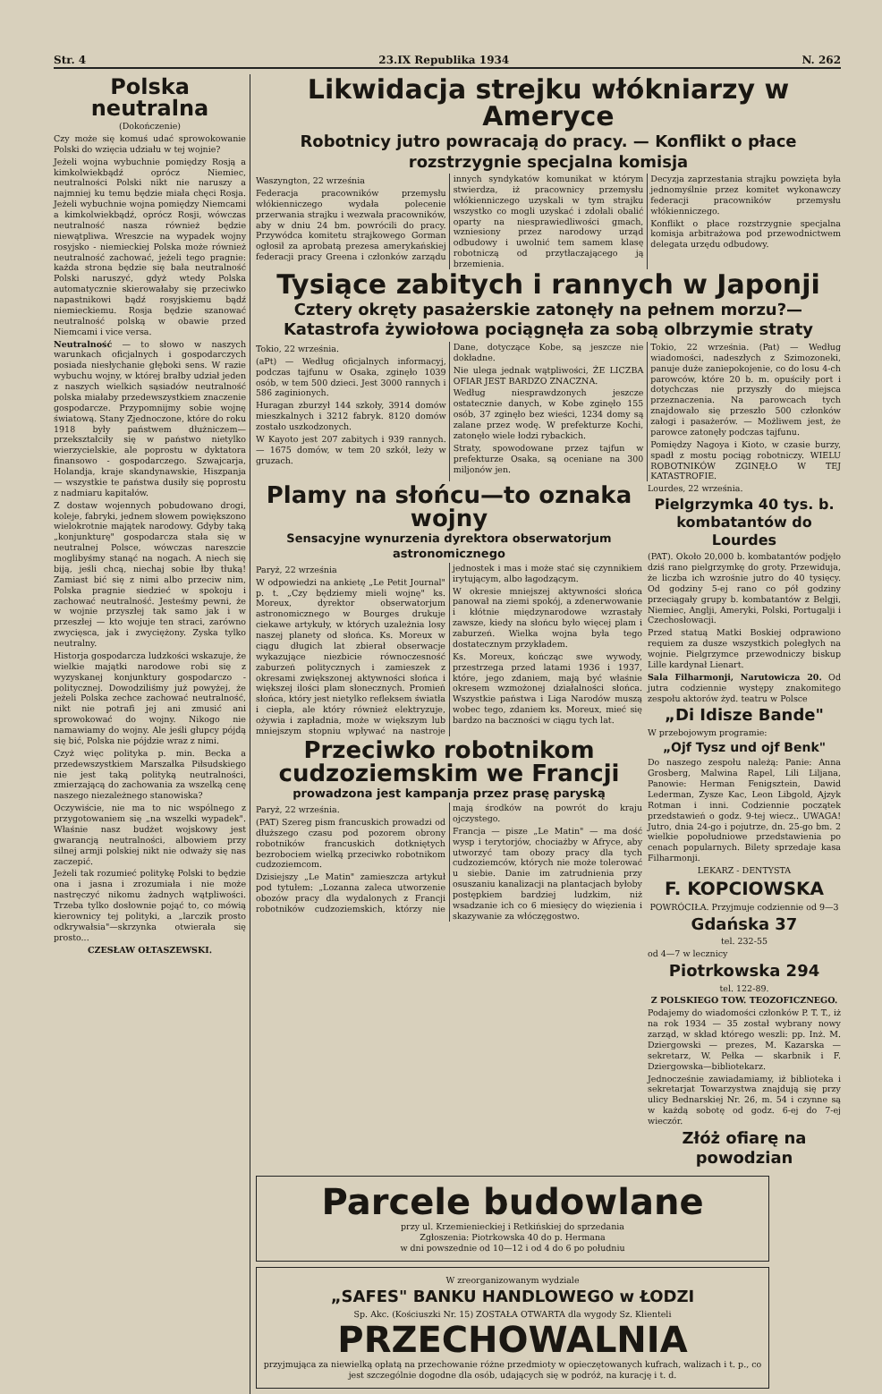Str. 4 23.IX Republika 1934 N. 262
Polska neutralna
(Dokończenie)
Czy może się komuś udać sprowokowanie Polski do wzięcia udziału w tej wojnie?
Jeżeli wojna wybuchnie pomiędzy Rosją a kimkolwiekbądź oprócz Niemiec, neutralności Polski nikt nie naruszy a najmniej ku temu będzie miała chęci Rosja. Jeżeli wybuchnie wojna pomiędzy Niemcami a kimkolwiekbądź, oprócz Rosji, wówczas neutralność nasza również będzie niewątpliwa. Wreszcie na wypadek wojny rosyjsko - niemieckiej Polska może również neutralność zachować, jeżeli tego pragnie: każda strona będzie się bała neutralność Polski naruszyć, gdyż wtedy Polska automatycznie skierowałaby się przeciwko napastnikowi bądź rosyjskiemu bądź niemieckiemu. Rosja będzie szanować neutralność polską w obawie przed Niemcami i vice versa.
Neutralność — to słowo w naszych warunkach oficjalnych i gospodarczych posiada niesłychanie głęboki sens. W razie wybuchu wojny, w której brałby udział jeden z naszych wielkich sąsiadów neutralność polska miałaby przedewszystkiem znaczenie gospodarcze. Przypomnijmy sobie wojnę światową. Stany Zjednoczone, które do roku 1918 były państwem dłużniczem—przekształciły się w państwo nietylko wierzycielskie, ale poprostu w dyktatora finansowo - gospodarczego. Szwajcarja, Holandja, kraje skandynawskie, Hiszpanja — wszystkie te państwa dusiły się poprostu z nadmiaru kapitałów.
Z dostaw wojennych pobudowano drogi, koleje, fabryki, jednem słowem powiększono wielokrotnie majątek narodowy. Gdyby taką „konjunkturę" gospodarcza stała się w neutralnej Polsce, wówczas nareszcie moglibyśmy stanąć na nogach. A niech się biją, jeśli chcą, niechaj sobie łby tłuką! Zamiast bić się z nimi albo przeciw nim, Polska pragnie siedzieć w spokoju i zachować neutralność. Jesteśmy pewni, że w wojnie przyszłej tak samo jak i w przeszłej — kto wojuje ten straci, zarówno zwycięsca, jak i zwyciężony. Zyska tylko neutralny.
Historja gospodarcza ludzkości wskazuje, że wielkie majątki narodowe robi się z wyzyskanej konjunktury gospodarczo - politycznej. Dowodziliśmy już powyżej, że jeżeli Polska zechce zachować neutralność, nikt nie potrafi jej ani zmusić ani sprowokować do wojny. Nikogo nie namawiamy do wojny. Ale jeśli głupcy pójdą się bić, Polska nie pójdzie wraz z nimi.
Czyż więc polityka p. min. Becka a przedewszystkiem Marszałka Piłsudskiego nie jest taką polityką neutralności, zmierzającą do zachowania za wszelką cenę naszego niezależnego stanowiska?
Oczywiście, nie ma to nic wspólnego z przygotowaniem się „na wszelki wypadek". Właśnie nasz budżet wojskowy jest gwarancją neutralności, albowiem przy silnej armji polskiej nikt nie odważy się nas zaczepić.
Jeżeli tak rozumieć politykę Polski to będzie ona i jasna i zrozumiała i nie może nastręczyć nikomu żadnych wątpliwości. Trzeba tylko dosłownie pojąć to, co mówią kierownicy tej polityki, a „larczik prosto odkrywałsia"—skrzynka otwierała się prosto...
CZESŁAW OŁTASZEWSKI.
Likwidacja strejku włókniarzy w Ameryce
Robotnicy jutro powracają do pracy. — Konflikt o płace rozstrzygnie specjalna komisja
Waszyngton, 22 września
Federacja pracowników przemysłu włókienniczego wydała polecenie przerwania strajku i wezwała pracowników, aby w dniu 24 bm. powrócili do pracy. Przywódca komitetu strajkowego Gorman ogłosił za aprobatą prezesa amerykańskiej federacji pracy Greena i członków zarządu innych syndykatów komunikat w którym stwierdza, iż pracownicy przemysłu włókienniczego uzyskali w tym strajku wszystko co mogli uzyskać i zdołali obalić oparty na niesprawiedliwości gmach, wzniesiony przez narodowy urząd odbudowy i uwolnić tem samem klasę robotniczą od przytłaczającego ją brzemienia.
Decyzja zaprzestania strajku powzięta była jednomyślnie przez komitet wykonawczy federacji pracowników przemysłu włókienniczego.
Konflikt o płace rozstrzygnie specjalna komisja arbitrażowa pod przewodnictwem delegata urzędu odbudowy.
Tysiące zabitych i rannych w Japonji
Cztery okręty pasażerskie zatonęły na pełnem morzu?— Katastrofa żywiołowa pociągnęła za sobą olbrzymie straty
Tokio, 22 września.
(aPt) — Według oficjalnych informacyj, podczas tajfunu w Osaka, zginęło 1039 osób, w tem 500 dzieci. Jest 3000 rannych i 586 zaginionych.
Huragan zburzył 144 szkoły, 3914 domów mieszkalnych i 3212 fabryk. 8120 domów zostało uszkodzonych.
W Kayoto jest 207 zabitych i 939 rannych. — 1675 domów, w tem 20 szkół, leży w gruzach.
Dane, dotyczące Kobe, są jeszcze nie dokładne.
Nie ulega jednak wątpliwości, ŻE LICZBA OFIAR JEST BARDZO ZNACZNA.
Według niesprawdzonych jeszcze ostatecznie danych, w Kobe zginęło 155 osób, 37 zginęło bez wieści, 1234 domy są zalane przez wodę. W prefekturze Kochi, zatonęło wiele łodzi rybackich.
Straty, spowodowane przez tajfun w prefekturze Osaka, są oceniane na 300 miljonów jen.
Tokio, 22 września. (Pat) — Według wiadomości, nadeszłych z Szimozoneki, panuje duże zaniepokojenie, co do losu 4-ch parowców, które 20 b. m. opuściły port i dotychczas nie przyszły do miejsca przeznaczenia. Na parowcach tych znajdowało się przeszło 500 członków załogi i pasażerów. — Możliwem jest, że parowce zatonęły podczas tajfunu.
Pomiędzy Nagoya i Kioto, w czasie burzy, spadł z mostu pociąg robotniczy. WIELU ROBOTNIKÓW ZGINĘŁO W TEJ KATASTROFIE.
Plamy na słońcu—to oznaka wojny
Sensacyjne wynurzenia dyrektora obserwatorjum astronomicznego
Paryż, 22 września
W odpowiedzi na ankietę „Le Petit Journal" p. t. „Czy będziemy mieli wojnę" ks. Moreux, dyrektor obserwatorjum astronomicznego w Bourges drukuje ciekawe artykuły, w których uzależnia losy naszej planety od słońca. Ks. Moreux w ciągu długich lat zbierał obserwacje wykazujące niezbicie równoczesność zaburzeń politycznych i zamieszek z okresami zwiększonej aktywności słońca i większej ilości plam słonecznych. Promień słońca, który jest nietylko refleksem światła i ciepła, ale który również elektryzuje, ożywia i zapładnia, może w większym lub mniejszym stopniu wpływać na nastroje jednostek i mas i może stać się czynnikiem irytującym, albo łagodzącym.
W okresie mniejszej aktywności słońca panował na ziemi spokój, a zdenerwowanie i kłótnie międzynarodowe wzrastały zawsze, kiedy na słońcu było więcej plam i zaburzeń. Wielka wojna była tego dostatecznym przykładem.
Ks. Moreux, kończąc swe wywody, przestrzega przed latami 1936 i 1937, które, jego zdaniem, mają być właśnie okresem wzmożonej działalności słońca. Wszystkie państwa i Liga Narodów muszą wobec tego, zdaniem ks. Moreux, mieć się bardzo na baczności w ciągu tych lat.
Przeciwko robotnikom cudzoziemskim we Francji
prowadzona jest kampanja przez prasę paryską
Paryż, 22 września.
(PAT) Szereg pism francuskich prowadzi od dłuższego czasu pod pozorem obrony robotników francuskich dotkniętych bezrobociem wielką przeciwko robotnikom cudzoziemcom.
Dzisiejszy „Le Matin" zamieszcza artykuł pod tytułem: „Lozanna zaleca utworzenie obozów pracy dla wydalonych z Francji robotników cudzoziemskich, którzy nie mają środków na powrót do kraju ojczystego.
Francja — pisze „Le Matin" — ma dość wysp i terytorjów, chociażby w Afryce, aby utworzyć tam obozy pracy dla tych cudzoziemców, których nie może tolerować u siebie. Danie im zatrudnienia przy osuszaniu kanalizacji na plantacjach byłoby postępkiem bardziej ludzkim, niż wsadzanie ich co 6 miesięcy do więzienia i skazywanie za włóczęgostwo.
Lourdes, 22 września.
Pielgrzymka 40 tys. b. kombatantów do Lourdes
(PAT). Około 20,000 b. kombatantów podjęło dziś rano pielgrzymkę do groty. Przewiduja, że liczba ich wzrośnie jutro do 40 tysięcy. Od godziny 5-ej rano co pół godziny przeciągały grupy b. kombatantów z Belgji, Niemiec, Anglji, Ameryki, Polski, Portugalji i Czechosłowacji.
Przed statuą Matki Boskiej odprawiono requiem za dusze wszystkich poległych na wojnie. Pielgrzymce przewodniczy biskup Lille kardynał Lienart.
Sala Filharmonji, Narutowicza 20. Od jutra codziennie występy znakomitego zespołu aktorów żyd. teatru w Polsce
„Di Idisze Bande"
W przebojowym programie:
„Ojf Tysz und ojf Benk"
Do naszego zespołu należą: Panie: Anna Grosberg, Malwina Rapel, Lili Liljana, Panowie: Herman Fenigsztein, Dawid Lederman, Zysze Kac, Leon Libgold, Ajzyk Rotman i inni. Codziennie początek przedstawień o godz. 9-tej wiecz.. UWAGA! Jutro, dnia 24-go i pojutrze, dn. 25-go bm. 2 wielkie popołudniowe przedstawienia po cenach popularnych. Bilety sprzedaje kasa Filharmonji.
LEKARZ - DENTYSTA
F. KOPCIOWSKA
POWRÓCIŁA. Przyjmuje codziennie od 9—3
Gdańska 37
tel. 232-55
od 4—7 w lecznicy
Piotrkowska 294
tel. 122-89.
Z POLSKIEGO TOW. TEOZOFICZNEGO.
Podajemy do wiadomości członków P. T. T., iż na rok 1934 — 35 został wybrany nowy zarząd, w skład którego weszli: pp. Inż. M. Dziergowski — prezes, M. Kazarska — sekretarz, W. Pełka — skarbnik i F. Dziergowska—bibliotekarz.
Jednocześnie zawiadamiamy, iż biblioteka i sekretarjat Towarzystwa znajdują się przy ulicy Bednarskiej Nr. 26, m. 54 i czynne są w każdą sobotę od godz. 6-ej do 7-ej wieczór.
Złóż ofiarę na powodzian
Parcele budowlane
przy ul. Krzemienieckiej i Retkińskiej do sprzedania
Zgłoszenia: Piotrkowska 40 do p. Hermana
w dni powszednie od 10—12 i od 4 do 6 po południu
W zreorganizowanym wydziale
„SAFES" BANKU HANDLOWEGO w ŁODZI
Sp. Akc. (Kościuszki Nr. 15) ZOSTAŁA OTWARTA dla wygody Sz. Klienteli
PRZECHOWALNIA
przyjmująca za niewielką opłatą na przechowanie różne przedmioty w opieczętowanych kufrach, walizach i t. p., co jest szczególnie dogodne dla osób, udających się w podróż, na kurację i t. d.